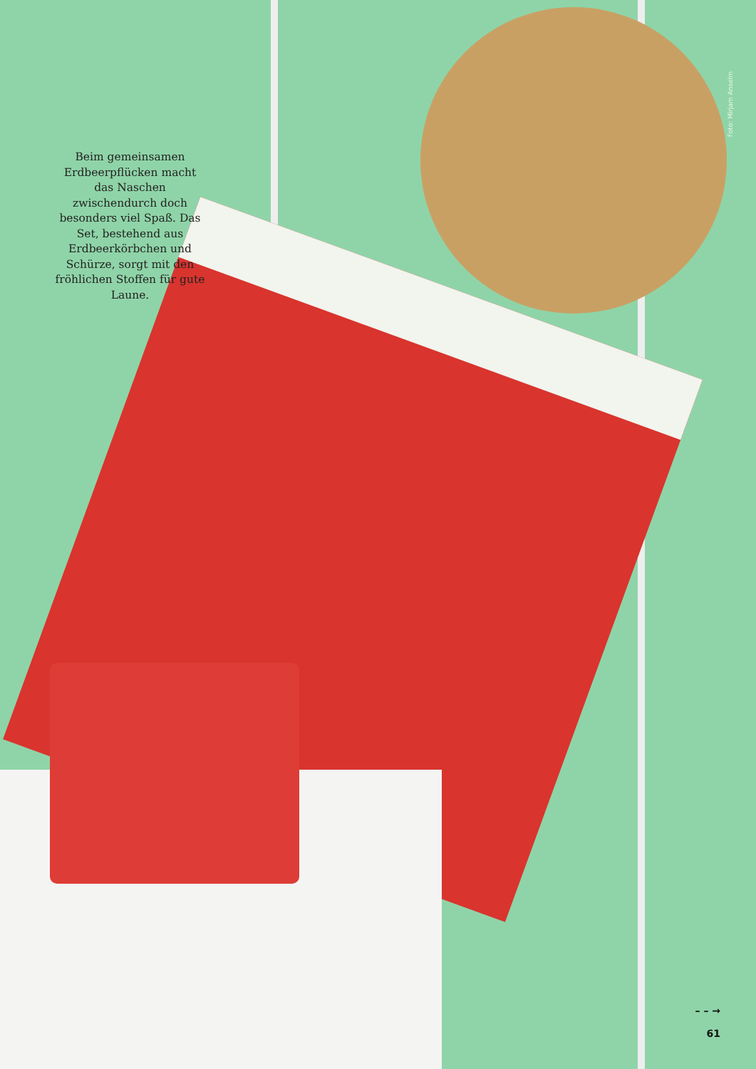Beim gemeinsamen Erdbeerpflücken macht das Naschen zwischendurch doch besonders viel Spaß. Das Set, bestehend aus Erdbeerkörbchen und Schürze, sorgt mit den fröhlichen Stoffen für gute Laune.
Foto: Mirjam Anselm
– – →
61